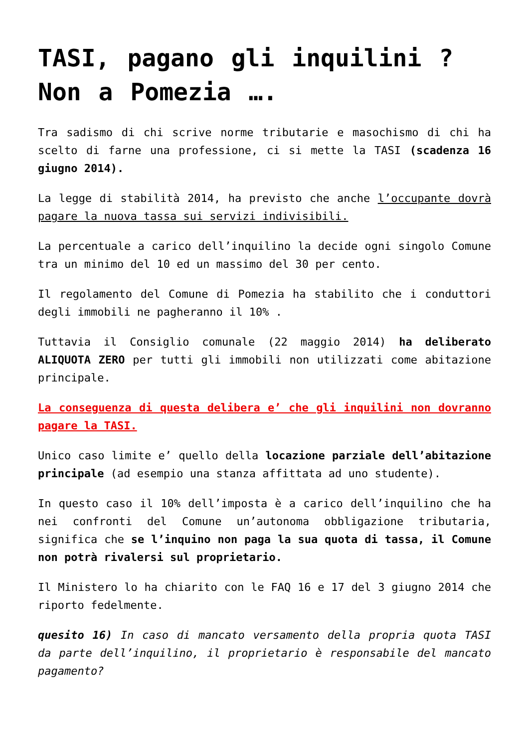TASI, pagano gli inquilini ? Non a Pomezia ….
Tra sadismo di chi scrive norme tributarie e masochismo di chi ha scelto di farne una professione, ci si mette la TASI (scadenza 16 giugno 2014).
La legge di stabilità 2014, ha previsto che anche l’occupante dovrà pagare la nuova tassa sui servizi indivisibili.
La percentuale a carico dell’inquilino la decide ogni singolo Comune tra un minimo del 10 ed un massimo del 30 per cento.
Il regolamento del Comune di Pomezia ha stabilito che i conduttori degli immobili ne pagheranno il 10% .
Tuttavia il Consiglio comunale (22 maggio 2014) ha deliberato ALIQUOTA ZERO per tutti gli immobili non utilizzati come abitazione principale.
La conseguenza di questa delibera e’ che gli inquilini non dovranno pagare la TASI.
Unico caso limite e’ quello della locazione parziale dell’abitazione principale (ad esempio una stanza affittata ad uno studente).
In questo caso il 10% dell’imposta è a carico dell’inquilino che ha nei confronti del Comune un’autonoma obbligazione tributaria, significa che se l’inquino non paga la sua quota di tassa, il Comune non potrà rivalersi sul proprietario.
Il Ministero lo ha chiarito con le FAQ 16 e 17 del 3 giugno 2014 che riporto fedelmente.
quesito 16) In caso di mancato versamento della propria quota TASI da parte dell’inquilino, il proprietario è responsabile del mancato pagamento?